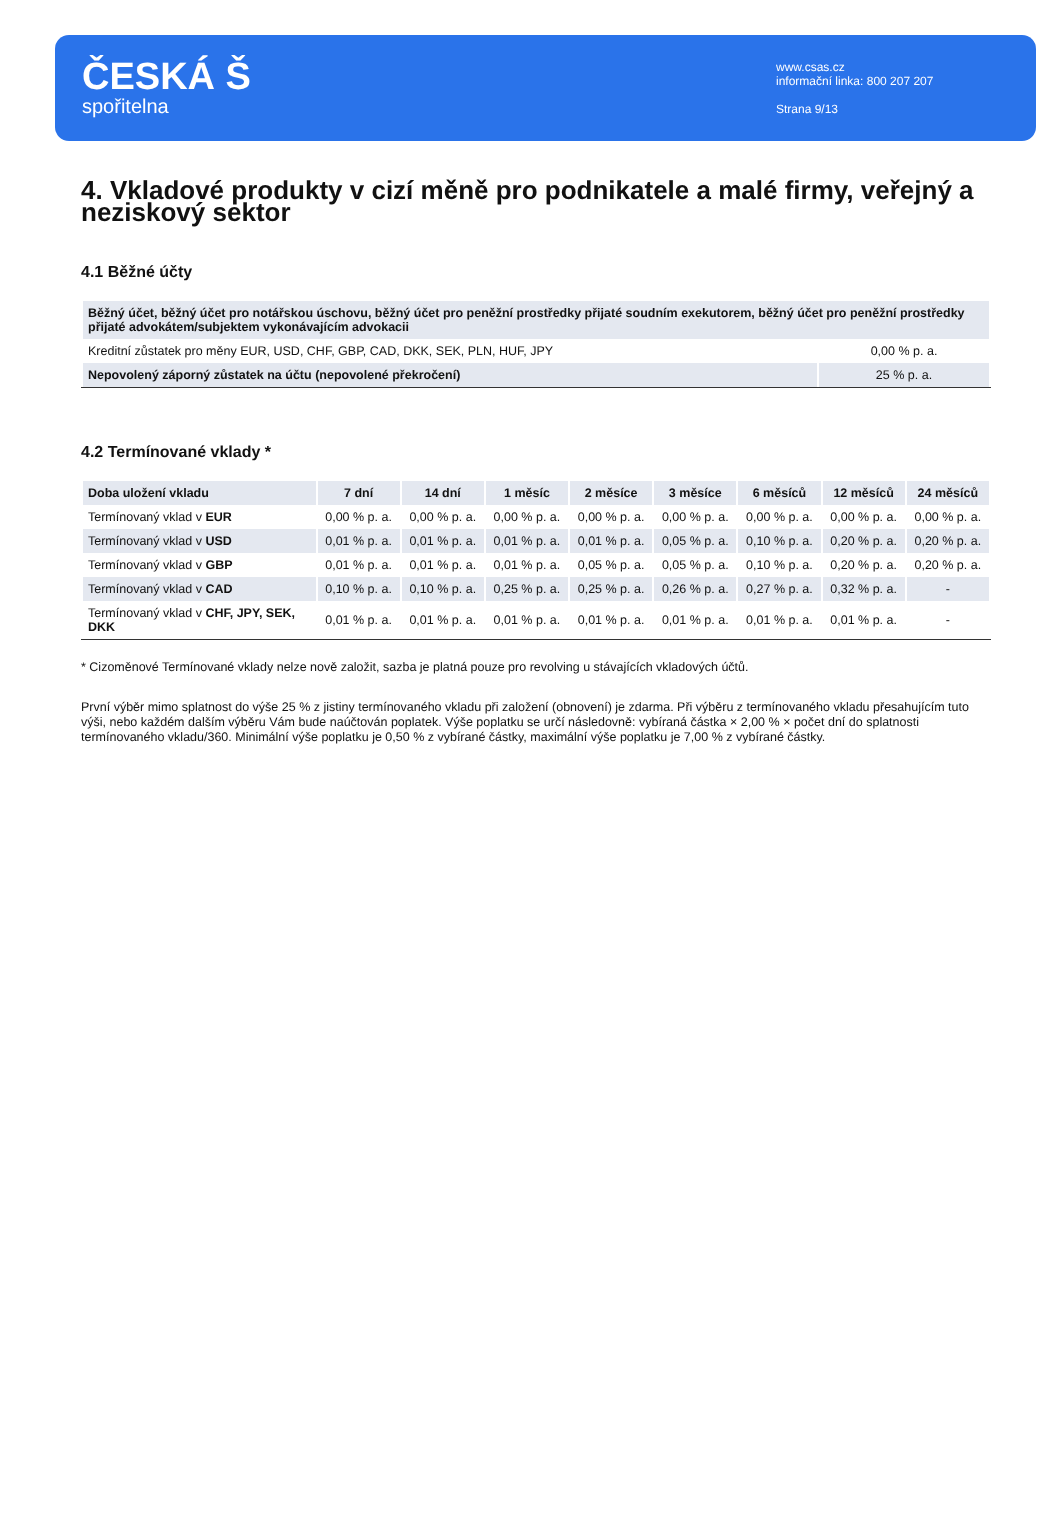ČESKÁ Š
spořitelna
www.csas.cz
informační linka: 800 207 207
Strana 9/13
4. Vkladové produkty v cizí měně pro podnikatele a malé firmy, veřejný a neziskový sektor
4.1 Běžné účty
| Běžný účet, běžný účet pro notářskou úschovu, běžný účet pro peněžní prostředky přijaté soudním exekutorem, běžný účet pro peněžní prostředky přijaté advokátem/subjektem vykonávajícím advokacii | |
| --- | --- |
| Kreditní zůstatek pro měny EUR, USD, CHF, GBP, CAD, DKK, SEK, PLN, HUF, JPY | 0,00 % p. a. |
| Nepovolený záporný zůstatek na účtu (nepovolené překročení) | 25 % p. a. |
4.2 Termínované vklady *
| Doba uložení vkladu | 7 dní | 14 dní | 1 měsíc | 2 měsíce | 3 měsíce | 6 měsíců | 12 měsíců | 24 měsíců |
| --- | --- | --- | --- | --- | --- | --- | --- | --- |
| Termínovaný vklad v EUR | 0,00 % p. a. | 0,00 % p. a. | 0,00 % p. a. | 0,00 % p. a. | 0,00 % p. a. | 0,00 % p. a. | 0,00 % p. a. | 0,00 % p. a. |
| Termínovaný vklad v USD | 0,01 % p. a. | 0,01 % p. a. | 0,01 % p. a. | 0,01 % p. a. | 0,05 % p. a. | 0,10 % p. a. | 0,20 % p. a. | 0,20 % p. a. |
| Termínovaný vklad v GBP | 0,01 % p. a. | 0,01 % p. a. | 0,01 % p. a. | 0,05 % p. a. | 0,05 % p. a. | 0,10 % p. a. | 0,20 % p. a. | 0,20 % p. a. |
| Termínovaný vklad v CAD | 0,10 % p. a. | 0,10 % p. a. | 0,25 % p. a. | 0,25 % p. a. | 0,26 % p. a. | 0,27 % p. a. | 0,32 % p. a. | - |
| Termínovaný vklad v CHF, JPY, SEK, DKK | 0,01 % p. a. | 0,01 % p. a. | 0,01 % p. a. | 0,01 % p. a. | 0,01 % p. a. | 0,01 % p. a. | 0,01 % p. a. | - |
* Cizoměnové Termínované vklady nelze nově založit, sazba je platná pouze pro revolving u stávajících vkladových účtů.
První výběr mimo splatnost do výše 25 % z jistiny termínovaného vkladu při založení (obnovení) je zdarma. Při výběru z termínovaného vkladu přesahujícím tuto výši, nebo každém dalším výběru Vám bude naúčtován poplatek. Výše poplatku se určí následovně: vybíraná částka × 2,00 % × počet dní do splatnosti termínovaného vkladu/360. Minimální výše poplatku je 0,50 % z vybírané částky, maximální výše poplatku je 7,00 % z vybírané částky.